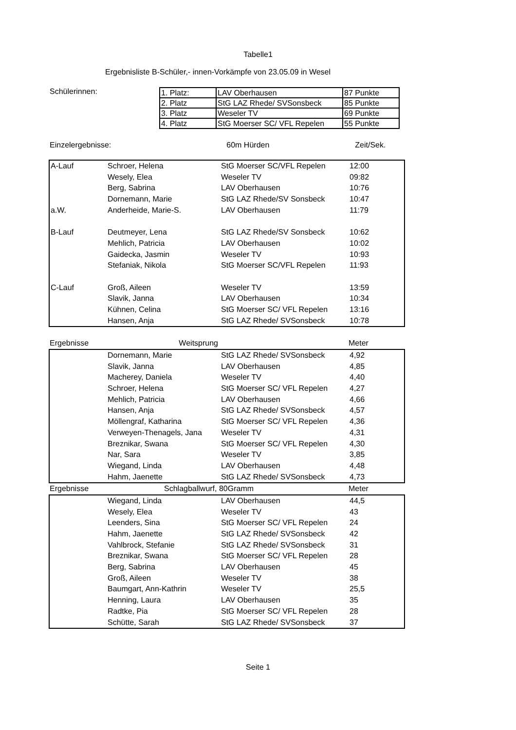Tabelle1
Ergebnisliste B-Schüler,- innen-Vorkämpfe von 23.05.09 in Wesel
Schülerinnen:
| 1. Platz: | LAV Oberhausen | 87 Punkte |
| 2. Platz | StG LAZ Rhede/ SVSonsbeck | 85 Punkte |
| 3. Platz | Weseler TV | 69 Punkte |
| 4. Platz | StG Moerser SC/ VFL Repelen | 55 Punkte |
| Einzelergebnisse: | | 60m Hürden | Zeit/Sek. |
| A-Lauf | Schroer, Helena | StG Moerser SC/VFL Repelen | 12:00 |
| | Wesely, Elea | Weseler TV | 09:82 |
| | Berg, Sabrina | LAV Oberhausen | 10:76 |
| | Dornemann, Marie | StG LAZ Rhede/SV Sonsbeck | 10:47 |
| a.W. | Anderheide, Marie-S. | LAV Oberhausen | 11:79 |
| B-Lauf | Deutmeyer, Lena | StG LAZ Rhede/SV Sonsbeck | 10:62 |
| | Mehlich, Patricia | LAV Oberhausen | 10:02 |
| | Gaidecka, Jasmin | Weseler TV | 10:93 |
| | Stefaniak, Nikola | StG Moerser SC/VFL Repelen | 11:93 |
| C-Lauf | Groß, Aileen | Weseler TV | 13:59 |
| | Slavik, Janna | LAV Oberhausen | 10:34 |
| | Kühnen, Celina | StG Moerser SC/ VFL Repelen | 13:16 |
| | Hansen, Anja | StG LAZ Rhede/ SVSonsbeck | 10:78 |
| Ergebnisse | Weitsprung | | Meter |
| | Dornemann, Marie | StG LAZ Rhede/ SVSonsbeck | 4,92 |
| | Slavik, Janna | LAV Oberhausen | 4,85 |
| | Macherey, Daniela | Weseler TV | 4,40 |
| | Schroer, Helena | StG Moerser SC/ VFL Repelen | 4,27 |
| | Mehlich, Patricia | LAV Oberhausen | 4,66 |
| | Hansen, Anja | StG LAZ Rhede/ SVSonsbeck | 4,57 |
| | Möllengraf, Katharina | StG Moerser SC/ VFL Repelen | 4,36 |
| | Verweyen-Thenagels, Jana | Weseler TV | 4,31 |
| | Breznikar, Swana | StG Moerser SC/ VFL Repelen | 4,30 |
| | Nar, Sara | Weseler TV | 3,85 |
| | Wiegand, Linda | LAV Oberhausen | 4,48 |
| | Hahm, Jaenette | StG LAZ Rhede/ SVSonsbeck | 4,73 |
| Ergebnisse | | Schlagballwurf, 80Gramm | Meter |
| | Wiegand, Linda | LAV Oberhausen | 44,5 |
| | Wesely, Elea | Weseler TV | 43 |
| | Leenders, Sina | StG Moerser SC/ VFL Repelen | 24 |
| | Hahm, Jaenette | StG LAZ Rhede/ SVSonsbeck | 42 |
| | Vahlbrock, Stefanie | StG LAZ Rhede/ SVSonsbeck | 31 |
| | Breznikar, Swana | StG Moerser SC/ VFL Repelen | 28 |
| | Berg, Sabrina | LAV Oberhausen | 45 |
| | Groß, Aileen | Weseler TV | 38 |
| | Baumgart, Ann-Kathrin | Weseler TV | 25,5 |
| | Henning, Laura | LAV Oberhausen | 35 |
| | Radtke, Pia | StG Moerser SC/ VFL Repelen | 28 |
| | Schütte, Sarah | StG LAZ Rhede/ SVSonsbeck | 37 |
Seite 1